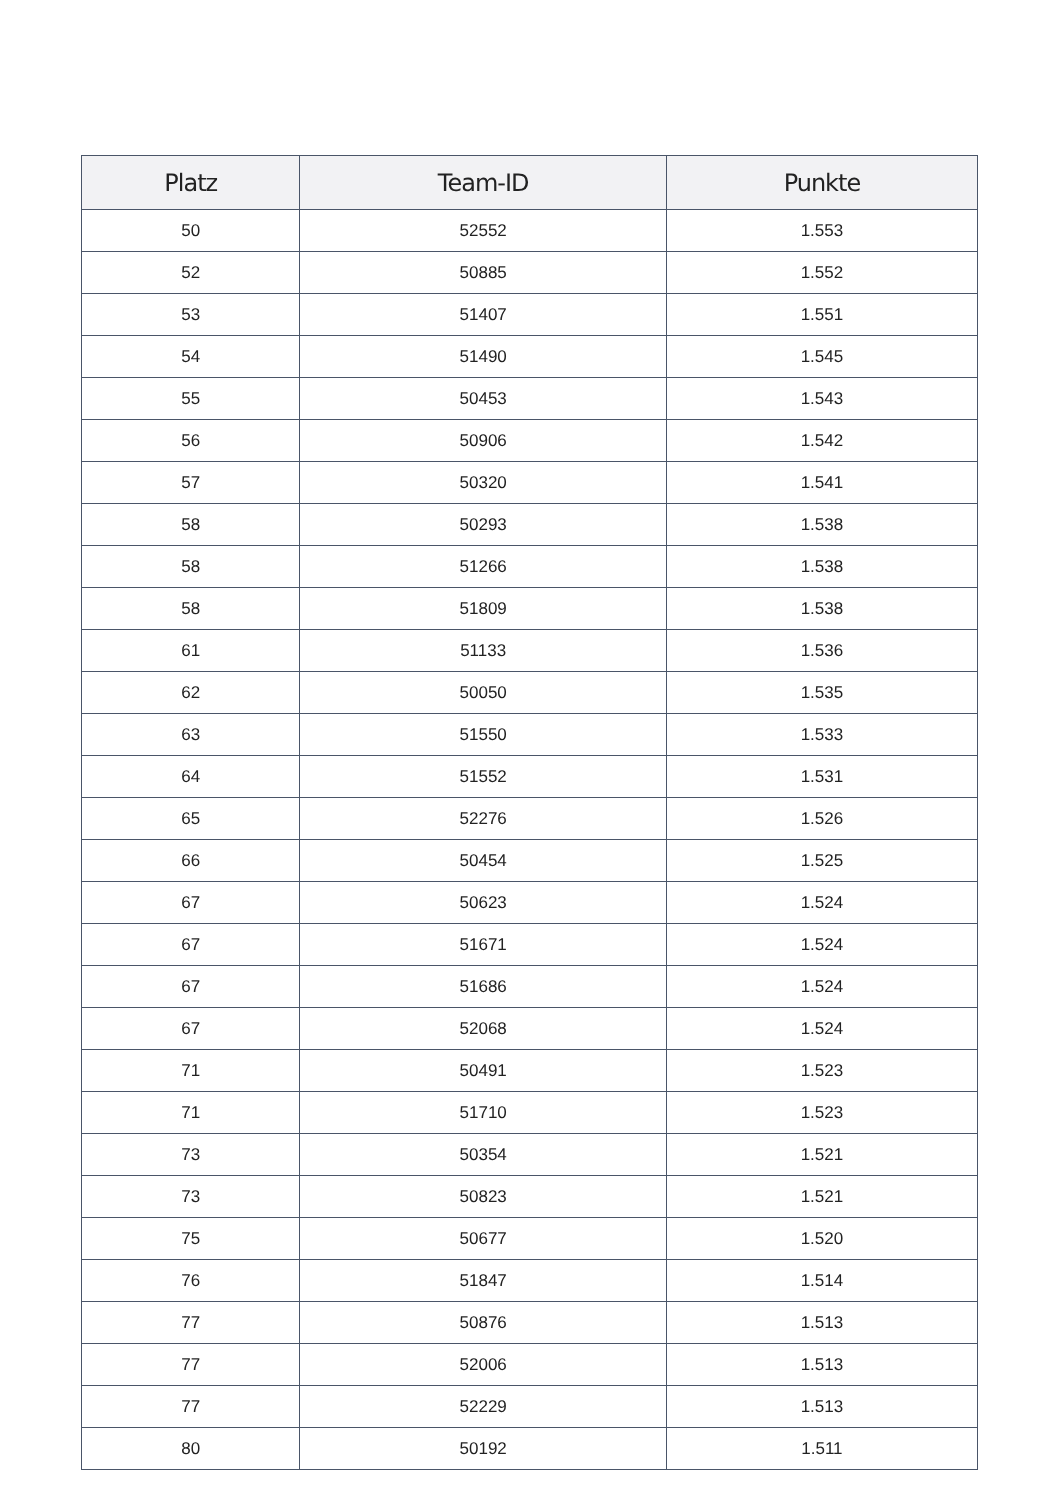| Platz | Team-ID | Punkte |
| --- | --- | --- |
| 50 | 52552 | 1.553 |
| 52 | 50885 | 1.552 |
| 53 | 51407 | 1.551 |
| 54 | 51490 | 1.545 |
| 55 | 50453 | 1.543 |
| 56 | 50906 | 1.542 |
| 57 | 50320 | 1.541 |
| 58 | 50293 | 1.538 |
| 58 | 51266 | 1.538 |
| 58 | 51809 | 1.538 |
| 61 | 51133 | 1.536 |
| 62 | 50050 | 1.535 |
| 63 | 51550 | 1.533 |
| 64 | 51552 | 1.531 |
| 65 | 52276 | 1.526 |
| 66 | 50454 | 1.525 |
| 67 | 50623 | 1.524 |
| 67 | 51671 | 1.524 |
| 67 | 51686 | 1.524 |
| 67 | 52068 | 1.524 |
| 71 | 50491 | 1.523 |
| 71 | 51710 | 1.523 |
| 73 | 50354 | 1.521 |
| 73 | 50823 | 1.521 |
| 75 | 50677 | 1.520 |
| 76 | 51847 | 1.514 |
| 77 | 50876 | 1.513 |
| 77 | 52006 | 1.513 |
| 77 | 52229 | 1.513 |
| 80 | 50192 | 1.511 |